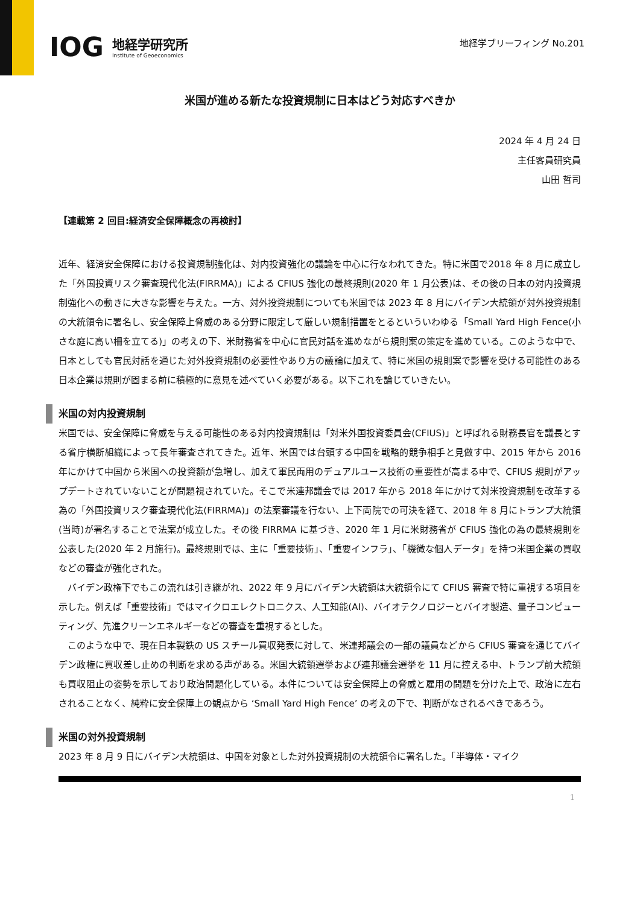IOG
地経学研究所
Institute of Geoeconomics
地経学ブリーフィング No.201
米国が進める新たな投資規制に日本はどう対応すべきか
2024 年 4 月 24 日
主任客員研究員
山田 哲司
【連載第 2 回目:経済安全保障概念の再検討】
近年、経済安全保障における投資規制強化は、対内投資強化の議論を中心に行なわれてきた。特に米国で2018 年 8 月に成立した「外国投資リスク審査現代化法(FIRRMA)」による CFIUS 強化の最終規則(2020 年 1 月公表)は、その後の日本の対内投資規制強化への動きに大きな影響を与えた。一方、対外投資規制についても米国では 2023 年 8 月にバイデン大統領が対外投資規制の大統領令に署名し、安全保障上脅威のある分野に限定して厳しい規制措置をとるといういわゆる「Small Yard High Fence(小さな庭に高い柵を立てる)」の考えの下、米財務省を中心に官民対話を進めながら規則案の策定を進めている。このような中で、日本としても官民対話を通じた対外投資規制の必要性やあり方の議論に加えて、特に米国の規則案で影響を受ける可能性のある日本企業は規則が固まる前に積極的に意見を述べていく必要がある。以下これを論じていきたい。
米国の対内投資規制
米国では、安全保障に脅威を与える可能性のある対内投資規制は「対米外国投資委員会(CFIUS)」と呼ばれる財務長官を議長とする省庁横断組織によって長年審査されてきた。近年、米国では台頭する中国を戦略的競争相手と見做す中、2015 年から 2016 年にかけて中国から米国への投資額が急増し、加えて軍民両用のデュアルユース技術の重要性が高まる中で、CFIUS 規則がアップデートされていないことが問題視されていた。そこで米連邦議会では 2017 年から 2018 年にかけて対米投資規制を改革する為の「外国投資リスク審査現代化法(FIRRMA)」の法案審議を行ない、上下両院での可決を経て、2018 年 8 月にトランプ大統領(当時)が署名することで法案が成立した。その後 FIRRMA に基づき、2020 年 1 月に米財務省が CFIUS 強化の為の最終規則を公表した(2020 年 2 月施行)。最終規則では、主に「重要技術」、「重要インフラ」、「機微な個人データ」を持つ米国企業の買収などの審査が強化された。
　バイデン政権下でもこの流れは引き継がれ、2022 年 9 月にバイデン大統領は大統領令にて CFIUS 審査で特に重視する項目を示した。例えば「重要技術」ではマイクロエレクトロニクス、人工知能(AI)、バイオテクノロジーとバイオ製造、量子コンピューティング、先進クリーンエネルギーなどの審査を重視するとした。
　このような中で、現在日本製鉄の US スチール買収発表に対して、米連邦議会の一部の議員などから CFIUS 審査を通じてバイデン政権に買収差し止めの判断を求める声がある。米国大統領選挙および連邦議会選挙を 11 月に控える中、トランプ前大統領も買収阻止の姿勢を示しており政治問題化している。本件については安全保障上の脅威と雇用の問題を分けた上で、政治に左右されることなく、純粋に安全保障上の観点から ‘Small Yard High Fence’ の考えの下で、判断がなされるべきであろう。
米国の対外投資規制
2023 年 8 月 9 日にバイデン大統領は、中国を対象とした対外投資規制の大統領令に署名した。「半導体・マイク
1